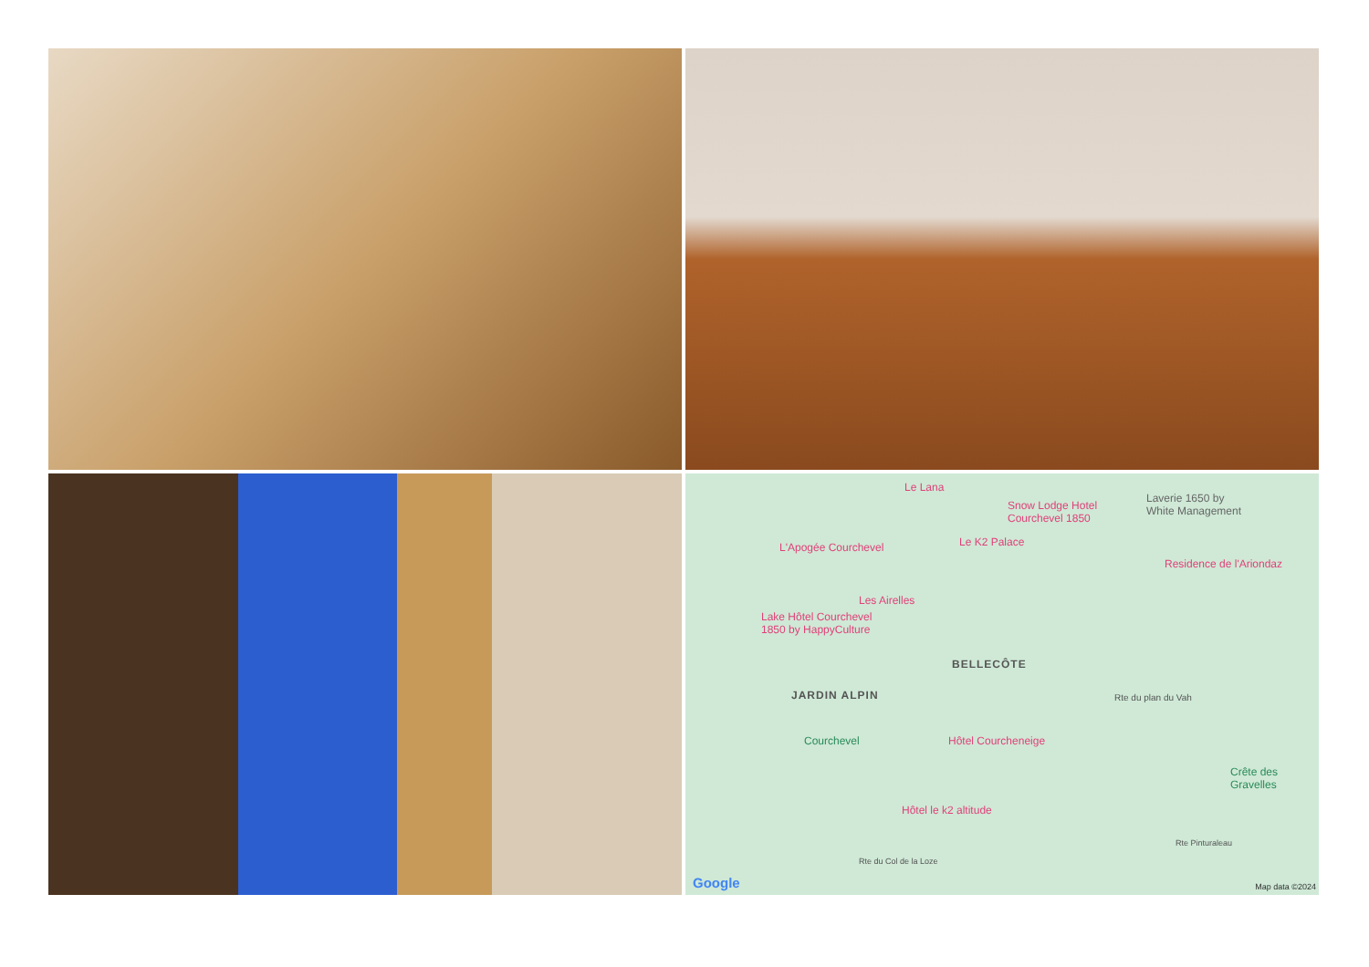Le Lana
Snow Lodge Hotel
Courchevel 1850
Laverie 1650 by
White Management
L'Apogée Courchevel Le K2 Palace
Residence de l'Ariondaz
Les Airelles
Lake Hôtel Courchevel
1850 by HappyCulture
BELLECÔTE
JARDIN ALPIN
Courchevel Hôtel Courcheneige
Crête des
Gravelles
Hôtel le k2 altitude
Rte du plan du Vah
Rte du Col de la Loze
Rte Pinturaleau
Google Map data ©2024